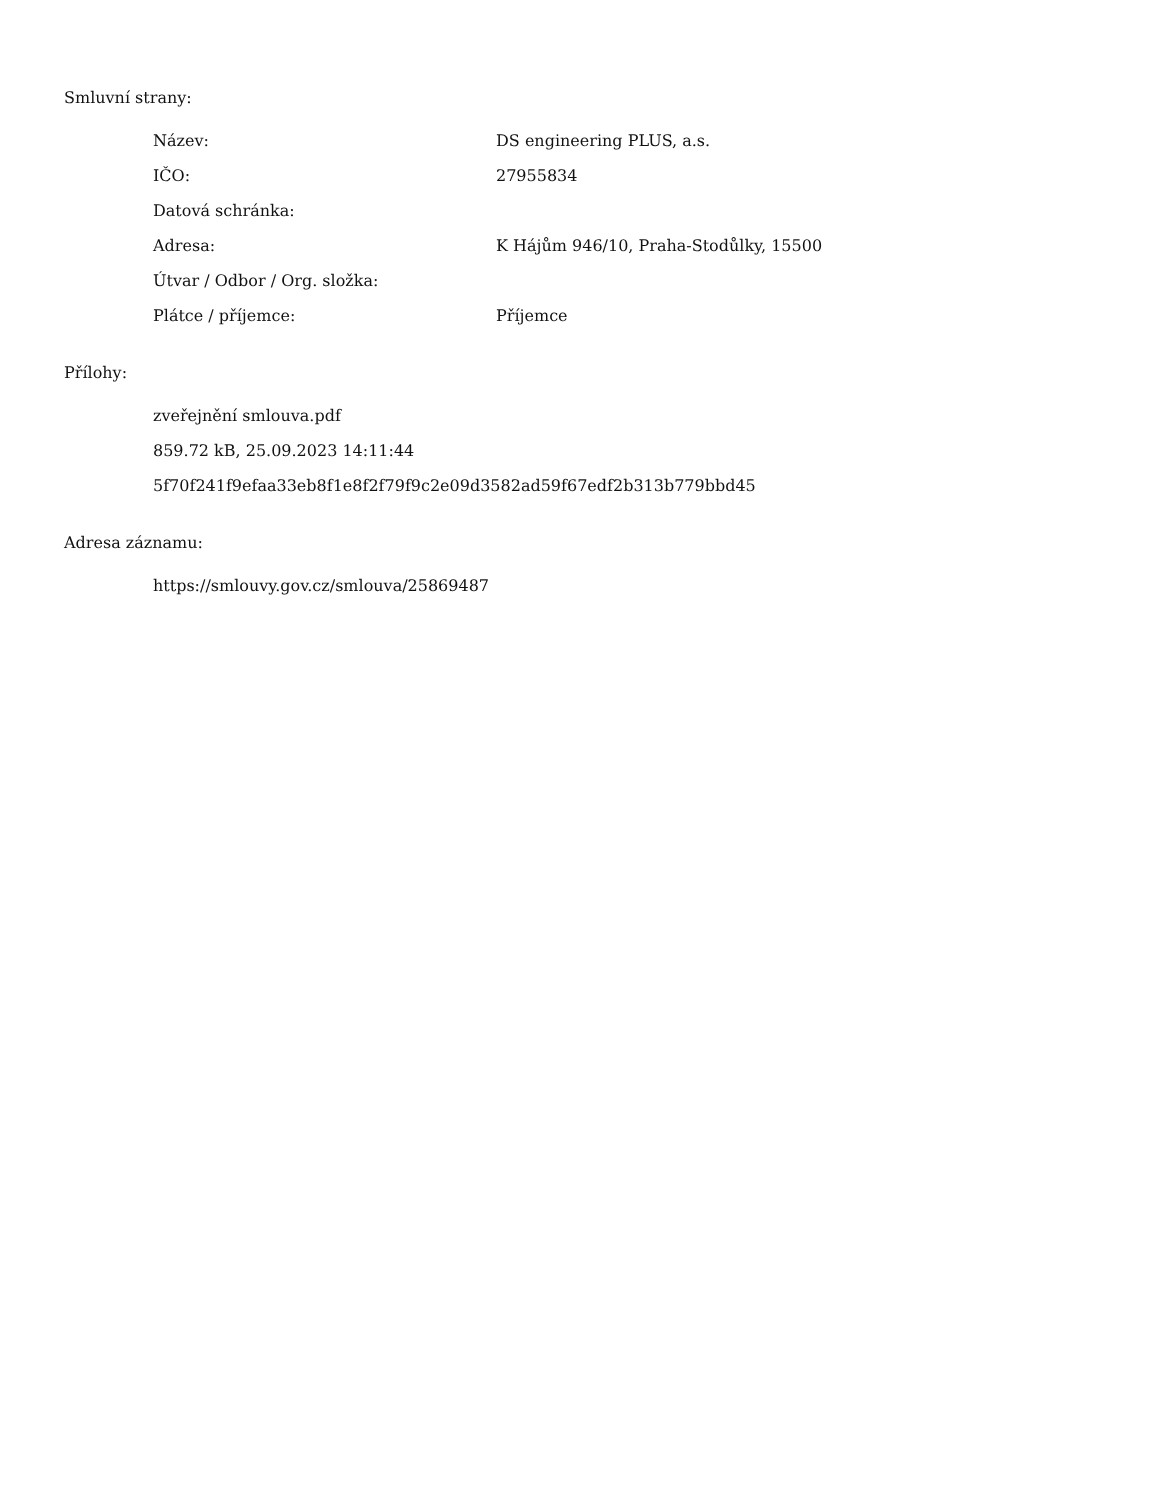Smluvní strany:
| Název: | DS engineering PLUS, a.s. |
| IČO: | 27955834 |
| Datová schránka: | |
| Adresa: | K Hájům 946/10, Praha-Stodůlky, 15500 |
| Útvar / Odbor / Org. složka: | |
| Plátce / příjemce: | Příjemce |
Přílohy:
zveřejnění smlouva.pdf
859.72 kB, 25.09.2023 14:11:44
5f70f241f9efaa33eb8f1e8f2f79f9c2e09d3582ad59f67edf2b313b779bbd45
Adresa záznamu:
https://smlouvy.gov.cz/smlouva/25869487